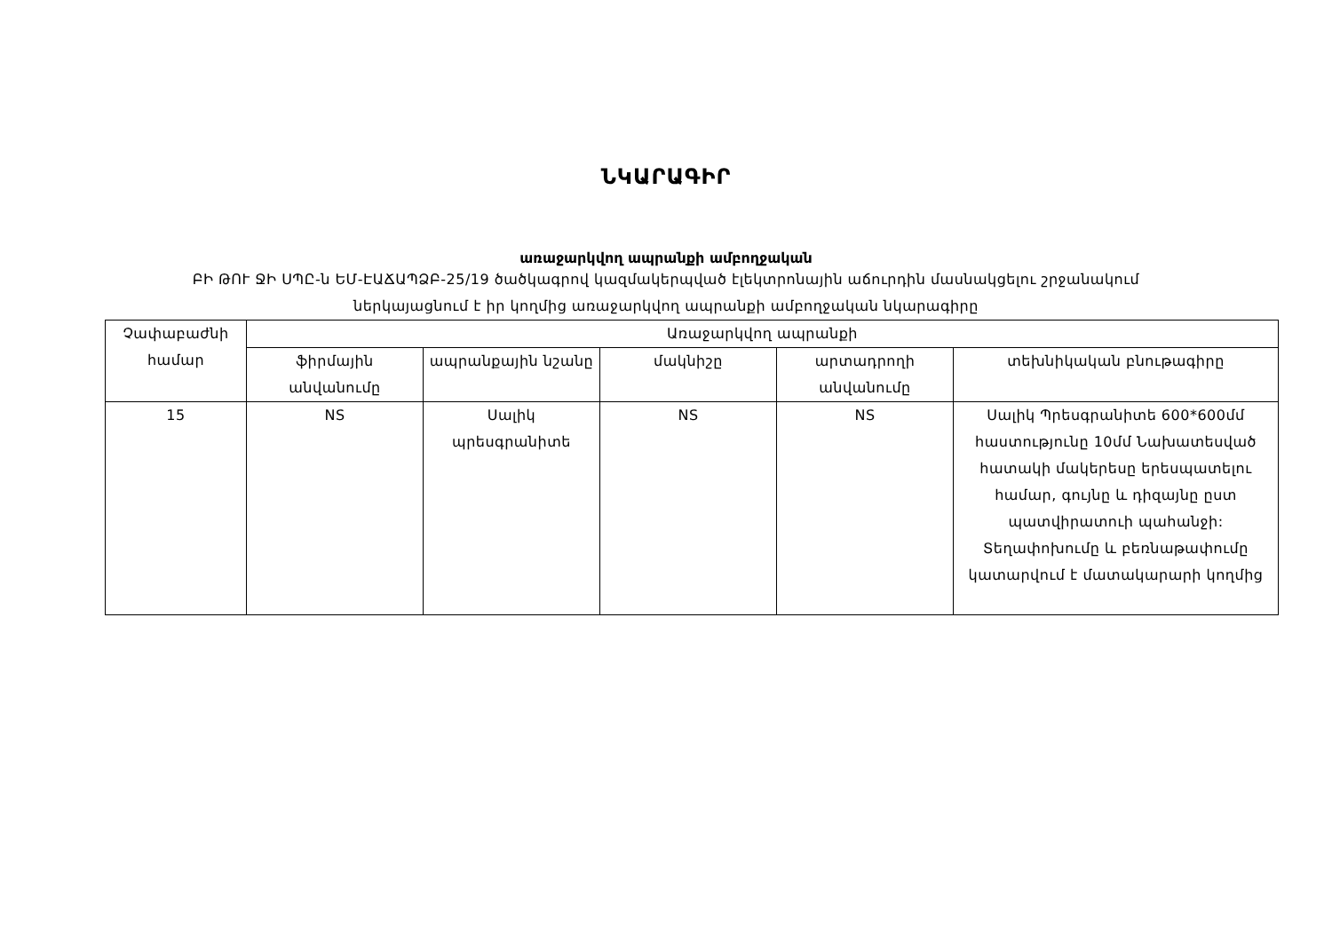ՆԿԱՐԱԳԻՐ
առաջարկվող ապրանքի ամբողջական
ԲԻ ԹՈՒ ՋԻ ՍՊԸ-ն ԵՄ-ԷԱՃԱՊՁԲ-25/19 ծածկագրով կազմակերպված էլեկտրոնային աճուրդին մասնակցելու շրջանակում
ներկայացնում է իր կողմից առաջարկվող ապրանքի ամբողջական նկարագիրը
| Չափաբաժնի համար | Առաջարկվող ապրանքի | | | | |
| --- | --- | --- | --- | --- | --- |
| | ֆիրմային անվանումը | ապրանքային նշանը | մակնիշը | արտադրողի անվանումը | տեխնիկական բնութագիրը |
| 15 | NS | Սալիկ պրեսգրանիտե | NS | NS | Սալիկ Պրեսգրանիտե 600*600մմ հաստությունը 10մմ Նախատեսված հատակի մակերեսը երեսպատելու համար, գույնը և դիզայնը ըստ պատվիրատուի պահանջի: Տեղափոխումը և բեռնաթափումը կատարվում է մատակարարի կողմից |